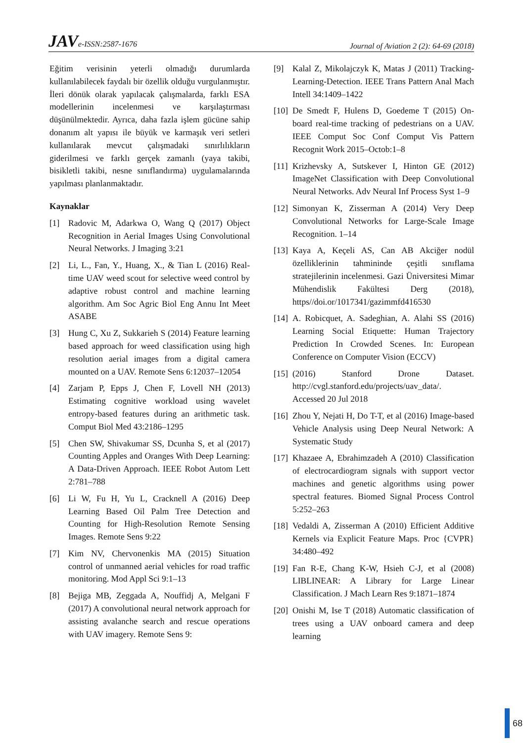JAV e-ISSN:2587-1676 Journal of Aviation 2 (2): 64-69 (2018)
Eğitim verisinin yeterli olmadığı durumlarda kullanılabilecek faydalı bir özellik olduğu vurgulanmıştır. İleri dönük olarak yapılacak çalışmalarda, farklı ESA modellerinin incelenmesi ve karşılaştırması düşünülmektedir. Ayrıca, daha fazla işlem gücüne sahip donanım alt yapısı ile büyük ve karmaşık veri setleri kullanılarak mevcut çalışmadaki sınırlılıkların giderilmesi ve farklı gerçek zamanlı (yaya takibi, bisikletli takibi, nesne sınıflandırma) uygulamalarında yapılması planlanmaktadır.
Kaynaklar
[1] Radovic M, Adarkwa O, Wang Q (2017) Object Recognition in Aerial Images Using Convolutional Neural Networks. J Imaging 3:21
[2] Li, L., Fan, Y., Huang, X., & Tian L (2016) Real-time UAV weed scout for selective weed control by adaptive robust control and machine learning algorithm. Am Soc Agric Biol Eng Annu Int Meet ASABE
[3] Hung C, Xu Z, Sukkarieh S (2014) Feature learning based approach for weed classification using high resolution aerial images from a digital camera mounted on a UAV. Remote Sens 6:12037–12054
[4] Zarjam P, Epps J, Chen F, Lovell NH (2013) Estimating cognitive workload using wavelet entropy-based features during an arithmetic task. Comput Biol Med 43:2186–1295
[5] Chen SW, Shivakumar SS, Dcunha S, et al (2017) Counting Apples and Oranges With Deep Learning: A Data-Driven Approach. IEEE Robot Autom Lett 2:781–788
[6] Li W, Fu H, Yu L, Cracknell A (2016) Deep Learning Based Oil Palm Tree Detection and Counting for High-Resolution Remote Sensing Images. Remote Sens 9:22
[7] Kim NV, Chervonenkis MA (2015) Situation control of unmanned aerial vehicles for road traffic monitoring. Mod Appl Sci 9:1–13
[8] Bejiga MB, Zeggada A, Nouffidj A, Melgani F (2017) A convolutional neural network approach for assisting avalanche search and rescue operations with UAV imagery. Remote Sens 9:
[9] Kalal Z, Mikolajczyk K, Matas J (2011) Tracking-Learning-Detection. IEEE Trans Pattern Anal Mach Intell 34:1409–1422
[10] De Smedt F, Hulens D, Goedeme T (2015) On-board real-time tracking of pedestrians on a UAV. IEEE Comput Soc Conf Comput Vis Pattern Recognit Work 2015–Octob:1–8
[11] Krizhevsky A, Sutskever I, Hinton GE (2012) ImageNet Classification with Deep Convolutional Neural Networks. Adv Neural Inf Process Syst 1–9
[12] Simonyan K, Zisserman A (2014) Very Deep Convolutional Networks for Large-Scale Image Recognition. 1–14
[13] Kaya A, Keçeli AS, Can AB Akciğer nodül özelliklerinin tahmininde çeşitli sınıflama stratejilerinin incelenmesi. Gazi Üniversitesi Mimar Mühendislik Fakültesi Derg (2018), https//doi.or/1017341/gazimmfd416530
[14] A. Robicquet, A. Sadeghian, A. Alahi SS (2016) Learning Social Etiquette: Human Trajectory Prediction In Crowded Scenes. In: European Conference on Computer Vision (ECCV)
[15] (2016) Stanford Drone Dataset. http://cvgl.stanford.edu/projects/uav_data/. Accessed 20 Jul 2018
[16] Zhou Y, Nejati H, Do T-T, et al (2016) Image-based Vehicle Analysis using Deep Neural Network: A Systematic Study
[17] Khazaee A, Ebrahimzadeh A (2010) Classification of electrocardiogram signals with support vector machines and genetic algorithms using power spectral features. Biomed Signal Process Control 5:252–263
[18] Vedaldi A, Zisserman A (2010) Efficient Additive Kernels via Explicit Feature Maps. Proc {CVPR} 34:480–492
[19] Fan R-E, Chang K-W, Hsieh C-J, et al (2008) LIBLINEAR: A Library for Large Linear Classification. J Mach Learn Res 9:1871–1874
[20] Onishi M, Ise T (2018) Automatic classification of trees using a UAV onboard camera and deep learning
68